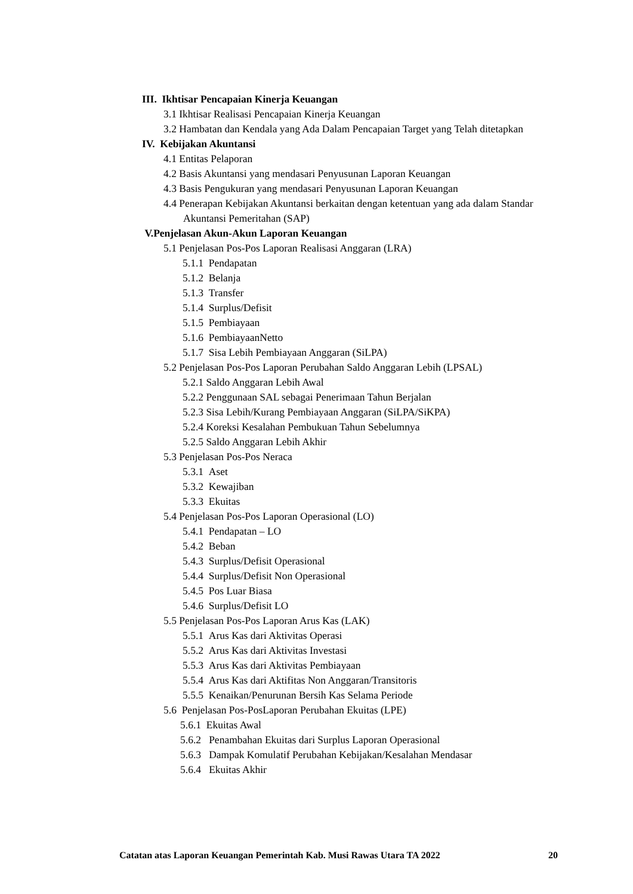III. Ikhtisar Pencapaian Kinerja Keuangan
3.1 Ikhtisar Realisasi Pencapaian Kinerja Keuangan
3.2 Hambatan dan Kendala yang Ada Dalam Pencapaian Target yang Telah ditetapkan
IV. Kebijakan Akuntansi
4.1 Entitas Pelaporan
4.2 Basis Akuntansi yang mendasari Penyusunan Laporan Keuangan
4.3 Basis Pengukuran yang mendasari Penyusunan Laporan Keuangan
4.4 Penerapan Kebijakan Akuntansi berkaitan dengan ketentuan yang ada dalam Standar Akuntansi Pemeritahan (SAP)
V.Penjelasan Akun-Akun Laporan Keuangan
5.1 Penjelasan Pos-Pos Laporan Realisasi Anggaran (LRA)
5.1.1 Pendapatan
5.1.2 Belanja
5.1.3 Transfer
5.1.4 Surplus/Defisit
5.1.5 Pembiayaan
5.1.6 PembiayaanNetto
5.1.7 Sisa Lebih Pembiayaan Anggaran (SiLPA)
5.2 Penjelasan Pos-Pos Laporan Perubahan Saldo Anggaran Lebih (LPSAL)
5.2.1 Saldo Anggaran Lebih Awal
5.2.2 Penggunaan SAL sebagai Penerimaan Tahun Berjalan
5.2.3 Sisa Lebih/Kurang Pembiayaan Anggaran (SiLPA/SiKPA)
5.2.4 Koreksi Kesalahan Pembukuan Tahun Sebelumnya
5.2.5 Saldo Anggaran Lebih Akhir
5.3 Penjelasan Pos-Pos Neraca
5.3.1 Aset
5.3.2 Kewajiban
5.3.3 Ekuitas
5.4 Penjelasan Pos-Pos Laporan Operasional (LO)
5.4.1 Pendapatan – LO
5.4.2 Beban
5.4.3 Surplus/Defisit Operasional
5.4.4 Surplus/Defisit Non Operasional
5.4.5 Pos Luar Biasa
5.4.6 Surplus/Defisit LO
5.5 Penjelasan Pos-Pos Laporan Arus Kas (LAK)
5.5.1 Arus Kas dari Aktivitas Operasi
5.5.2 Arus Kas dari Aktivitas Investasi
5.5.3 Arus Kas dari Aktivitas Pembiayaan
5.5.4 Arus Kas dari Aktifitas Non Anggaran/Transitoris
5.5.5 Kenaikan/Penurunan Bersih Kas Selama Periode
5.6 Penjelasan Pos-PosLaporan Perubahan Ekuitas (LPE)
5.6.1 Ekuitas Awal
5.6.2 Penambahan Ekuitas dari Surplus Laporan Operasional
5.6.3 Dampak Komulatif Perubahan Kebijakan/Kesalahan Mendasar
5.6.4 Ekuitas Akhir
Catatan atas Laporan Keuangan Pemerintah Kab. Musi Rawas Utara TA 2022 20